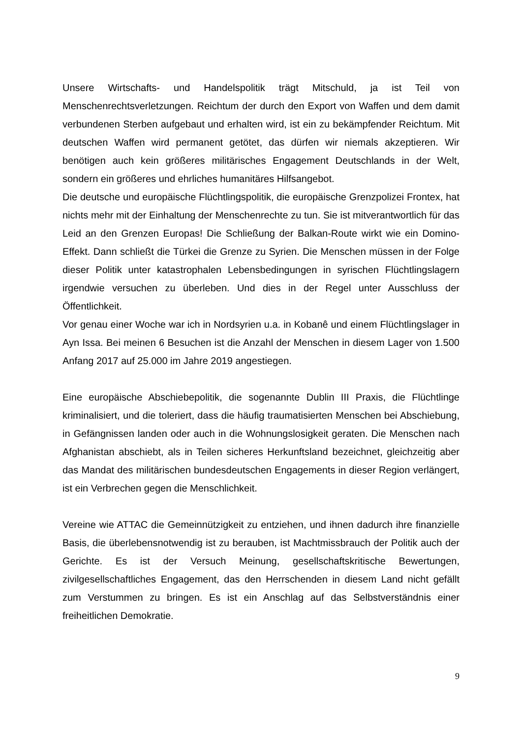Unsere Wirtschafts- und Handelspolitik trägt Mitschuld, ja ist Teil von Menschenrechtsverletzungen. Reichtum der durch den Export von Waffen und dem damit verbundenen Sterben aufgebaut und erhalten wird, ist ein zu bekämpfender Reichtum. Mit deutschen Waffen wird permanent getötet, das dürfen wir niemals akzeptieren. Wir benötigen auch kein größeres militärisches Engagement Deutschlands in der Welt, sondern ein größeres und ehrliches humanitäres Hilfsangebot.
Die deutsche und europäische Flüchtlingspolitik, die europäische Grenzpolizei Frontex, hat nichts mehr mit der Einhaltung der Menschenrechte zu tun. Sie ist mitverantwortlich für das Leid an den Grenzen Europas! Die Schließung der Balkan-Route wirkt wie ein Domino-Effekt. Dann schließt die Türkei die Grenze zu Syrien. Die Menschen müssen in der Folge dieser Politik unter katastrophalen Lebensbedingungen in syrischen Flüchtlingslagern irgendwie versuchen zu überleben. Und dies in der Regel unter Ausschluss der Öffentlichkeit.
Vor genau einer Woche war ich in Nordsyrien u.a. in Kobanê und einem Flüchtlingslager in Ayn Issa. Bei meinen 6 Besuchen ist die Anzahl der Menschen in diesem Lager von 1.500 Anfang 2017 auf 25.000 im Jahre 2019 angestiegen.
Eine europäische Abschiebepolitik, die sogenannte Dublin III Praxis, die Flüchtlinge kriminalisiert, und die toleriert, dass die häufig traumatisierten Menschen bei Abschiebung, in Gefängnissen landen oder auch in die Wohnungslosigkeit geraten. Die Menschen nach Afghanistan abschiebt, als in Teilen sicheres Herkunftsland bezeichnet, gleichzeitig aber das Mandat des militärischen bundesdeutschen Engagements in dieser Region verlängert, ist ein Verbrechen gegen die Menschlichkeit.
Vereine wie ATTAC die Gemeinnützigkeit zu entziehen, und ihnen dadurch ihre finanzielle Basis, die überlebensnotwendig ist zu berauben, ist Machtmissbrauch der Politik auch der Gerichte. Es ist der Versuch Meinung, gesellschaftskritische Bewertungen, zivilgesellschaftliches Engagement, das den Herrschenden in diesem Land nicht gefällt zum Verstummen zu bringen. Es ist ein Anschlag auf das Selbstverständnis einer freiheitlichen Demokratie.
9